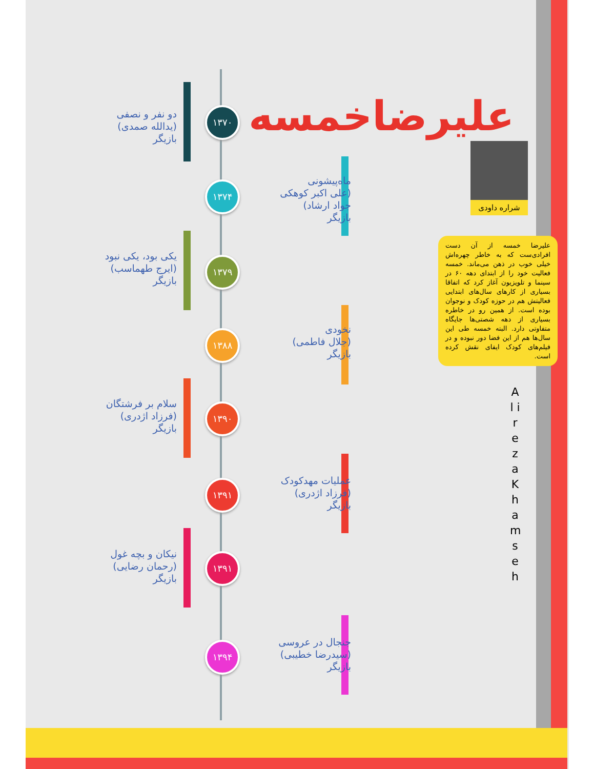علیرضاخمسه
شراره داودی
علیرضا خمسه از آن دست افرادی‌ست که به خاطر چهره‌اش خیلی خوب در ذهن می‌ماند. خمسه فعالیت خود را از ابتدای دهه ۶۰ در سینما و تلویزیون آغاز کرد که اتفاقا بسیاری از کارهای سال‌های ابتدایی فعالیتش هم در حوزه کودک و نوجوان بوده است. از همین رو در خاطره بسیاری از دهه شصتی‌ها جایگاه متفاوتی دارد. البته خمسه طی این سال‌ها هم از این فضا دور نبوده و در فیلم‌های کودک ایفای نقش کرده است.
A l i r e z a K h a m s e h
۱۳۷۰
دو نفر و نصفی
(یدالله صمدی)
بازیگر
۱۳۷۴
ماه‌پیشونی
(علی اکبر کوهکی
جواد ارشاد)
بازیگر
۱۳۷۹
یکی بود، یکی نبود
(ایرج طهماسب)
بازیگر
۱۳۸۸
نخودی
(جلال فاطمی)
بازیگر
۱۳۹۰
سلام بر فرشتگان
(فرزاد اژدری)
بازیگر
۱۳۹۱
عملیات مهدکودک
(فرزاد اژدری)
بازیگر
۱۳۹۱
نیکان و بچه غول
(رحمان رضایی)
بازیگر
۱۳۹۴
جنجال در عروسی
(سیدرضا خطیبی)
بازیگر